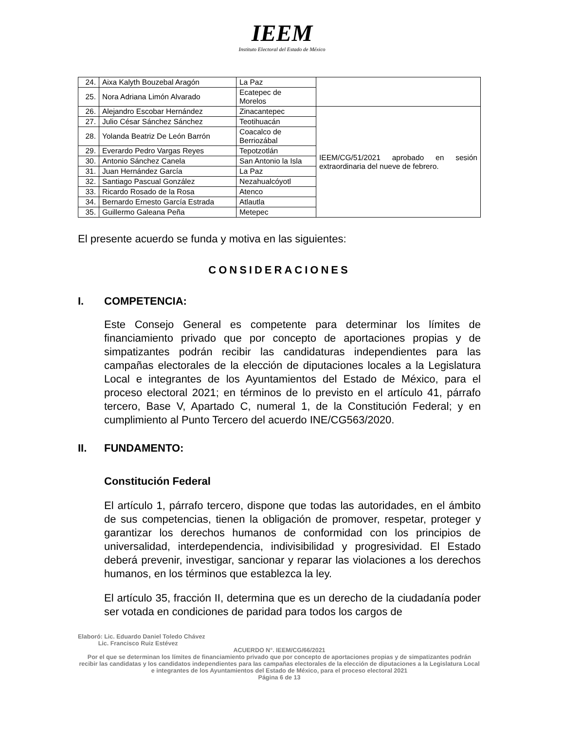IEEM
Instituto Electoral del Estado de México
| 24. | Aixa Kalyth Bouzebal Aragón | La Paz | |
| 25. | Nora Adriana Limón Alvarado | Ecatepec de Morelos | |
| 26. | Alejandro Escobar Hernández | Zinacantepec | IEEM/CG/51/2021 aprobado en sesión extraordinaria del nueve de febrero. |
| 27. | Julio César Sánchez Sánchez | Teotihuacán | |
| 28. | Yolanda Beatriz De León Barrón | Coacalco de Berriozábal | |
| 29. | Everardo Pedro Vargas Reyes | Tepotzotlán | |
| 30. | Antonio Sánchez Canela | San Antonio la Isla | |
| 31. | Juan Hernández García | La Paz | |
| 32. | Santiago Pascual González | Nezahualcóyotl | |
| 33. | Ricardo Rosado de la Rosa | Atenco | |
| 34. | Bernardo Ernesto García Estrada | Atlautla | |
| 35. | Guillermo Galeana Peña | Metepec | |
El presente acuerdo se funda y motiva en las siguientes:
CONSIDERACIONES
I. COMPETENCIA:
Este Consejo General es competente para determinar los límites de financiamiento privado que por concepto de aportaciones propias y de simpatizantes podrán recibir las candidaturas independientes para las campañas electorales de la elección de diputaciones locales a la Legislatura Local e integrantes de los Ayuntamientos del Estado de México, para el proceso electoral 2021; en términos de lo previsto en el artículo 41, párrafo tercero, Base V, Apartado C, numeral 1, de la Constitución Federal; y en cumplimiento al Punto Tercero del acuerdo INE/CG563/2020.
II. FUNDAMENTO:
Constitución Federal
El artículo 1, párrafo tercero, dispone que todas las autoridades, en el ámbito de sus competencias, tienen la obligación de promover, respetar, proteger y garantizar los derechos humanos de conformidad con los principios de universalidad, interdependencia, indivisibilidad y progresividad. El Estado deberá prevenir, investigar, sancionar y reparar las violaciones a los derechos humanos, en los términos que establezca la ley.
El artículo 35, fracción II, determina que es un derecho de la ciudadanía poder ser votada en condiciones de paridad para todos los cargos de
Elaboró: Lic. Eduardo Daniel Toledo Chávez
Lic. Francisco Ruiz Estévez
ACUERDO N°. IEEM/CG/66/2021
Por el que se determinan los límites de financiamiento privado que por concepto de aportaciones propias y de simpatizantes podrán recibir las candidatas y los candidatos independientes para las campañas electorales de la elección de diputaciones a la Legislatura Local e integrantes de los Ayuntamientos del Estado de México, para el proceso electoral 2021
Página 6 de 13